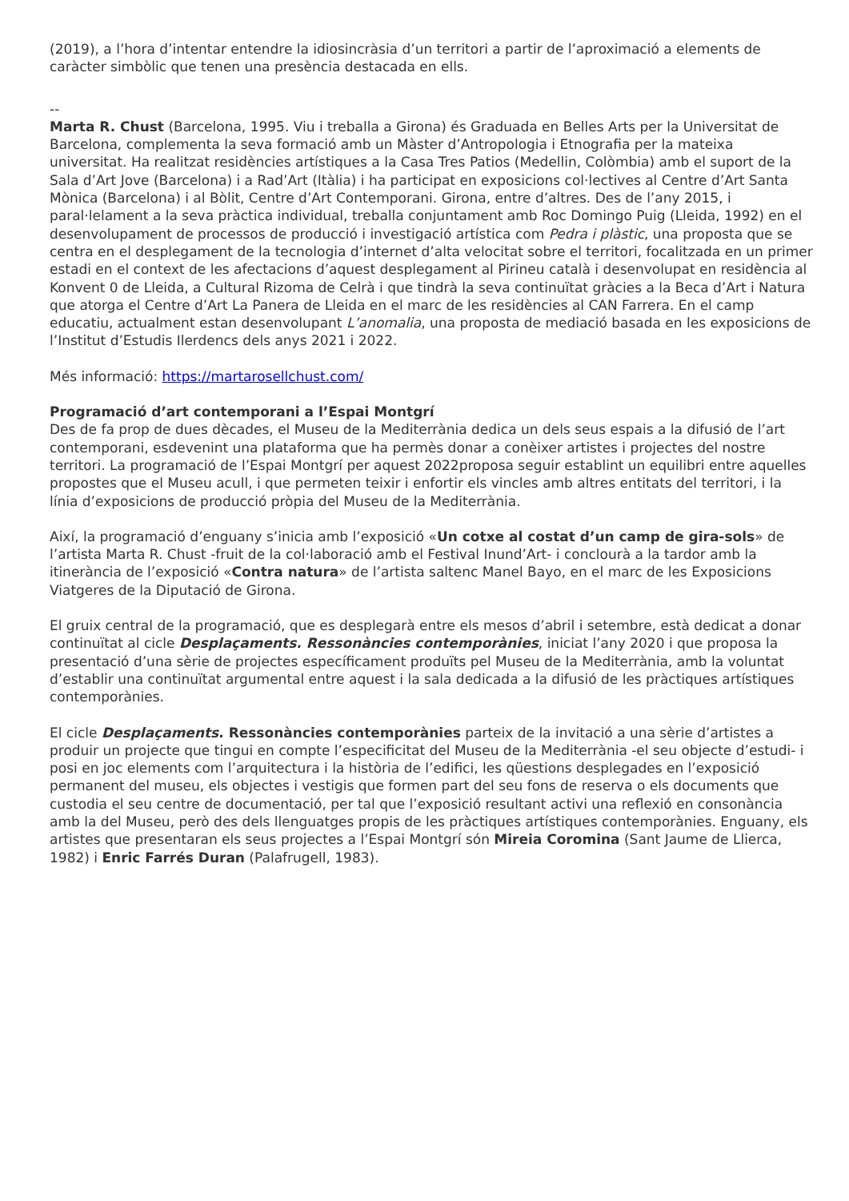(2019), a l’hora d’intentar entendre la idiosincràsia d’un territori a partir de l’aproximació a elements de caràcter simbòlic que tenen una presència destacada en ells.
--
Marta R. Chust (Barcelona, 1995. Viu i treballa a Girona) és Graduada en Belles Arts per la Universitat de Barcelona, complementa la seva formació amb un Màster d’Antropologia i Etnografia per la mateixa universitat. Ha realitzat residències artístiques a la Casa Tres Patios (Medellin, Colòmbia) amb el suport de la Sala d’Art Jove (Barcelona) i a Rad’Art (Itàlia) i ha participat en exposicions col·lectives al Centre d’Art Santa Mònica (Barcelona) i al Bòlit, Centre d’Art Contemporani. Girona, entre d’altres. Des de l’any 2015, i paral·lelament a la seva pràctica individual, treballa conjuntament amb Roc Domingo Puig (Lleida, 1992) en el desenvolupament de processos de producció i investigació artística com Pedra i plàstic, una proposta que se centra en el desplegament de la tecnologia d’internet d’alta velocitat sobre el territori, focalitzada en un primer estadi en el context de les afectacions d’aquest desplegament al Pirineu català i desenvolupat en residència al Konvent 0 de Lleida, a Cultural Rizoma de Celrà i que tindrà la seva continuïtat gràcies a la Beca d’Art i Natura que atorga el Centre d’Art La Panera de Lleida en el marc de les residències al CAN Farrera. En el camp educatiu, actualment estan desenvolupant L’anomalia, una proposta de mediació basada en les exposicions de l’Institut d’Estudis Ilerdencs dels anys 2021 i 2022.
Més informació: https://martarosellchust.com/
Programació d’art contemporani a l’Espai Montgrí
Des de fa prop de dues dècades, el Museu de la Mediterrània dedica un dels seus espais a la difusió de l’art contemporani, esdevenint una plataforma que ha permès donar a conèixer artistes i projectes del nostre territori. La programació de l’Espai Montgrí per aquest 2022proposa seguir establint un equilibri entre aquelles propostes que el Museu acull, i que permeten teixir i enfortir els vincles amb altres entitats del territori, i la línia d’exposicions de producció pròpia del Museu de la Mediterrània.
Així, la programació d’enguany s’inicia amb l’exposició «Un cotxe al costat d’un camp de gira-sols» de l’artista Marta R. Chust -fruit de la col·laboració amb el Festival Inund’Art- i conclourà a la tardor amb la itinerància de l’exposició «Contra natura» de l’artista saltenc Manel Bayo, en el marc de les Exposicions Viatgeres de la Diputació de Girona.
El gruix central de la programació, que es desplegarà entre els mesos d’abril i setembre, està dedicat a donar continuïtat al cicle Desplaçaments. Ressonàncies contemporànies, iniciat l’any 2020 i que proposa la presentació d’una sèrie de projectes específicament produïts pel Museu de la Mediterrània, amb la voluntat d’establir una continuïtat argumental entre aquest i la sala dedicada a la difusió de les pràctiques artístiques contemporànies.
El cicle Desplaçaments. Ressonàncies contemporànies parteix de la invitació a una sèrie d’artistes a produir un projecte que tingui en compte l’especificitat del Museu de la Mediterrània -el seu objecte d’estudi- i posi en joc elements com l’arquitectura i la història de l’edifici, les qüestions desplegades en l’exposició permanent del museu, els objectes i vestigis que formen part del seu fons de reserva o els documents que custodia el seu centre de documentació, per tal que l’exposició resultant activi una reflexió en consonància amb la del Museu, però des dels llenguatges propis de les pràctiques artístiques contemporànies. Enguany, els artistes que presentaran els seus projectes a l’Espai Montgrí són Mireia Coromina (Sant Jaume de Llierca, 1982) i Enric Farrés Duran (Palafrugell, 1983).